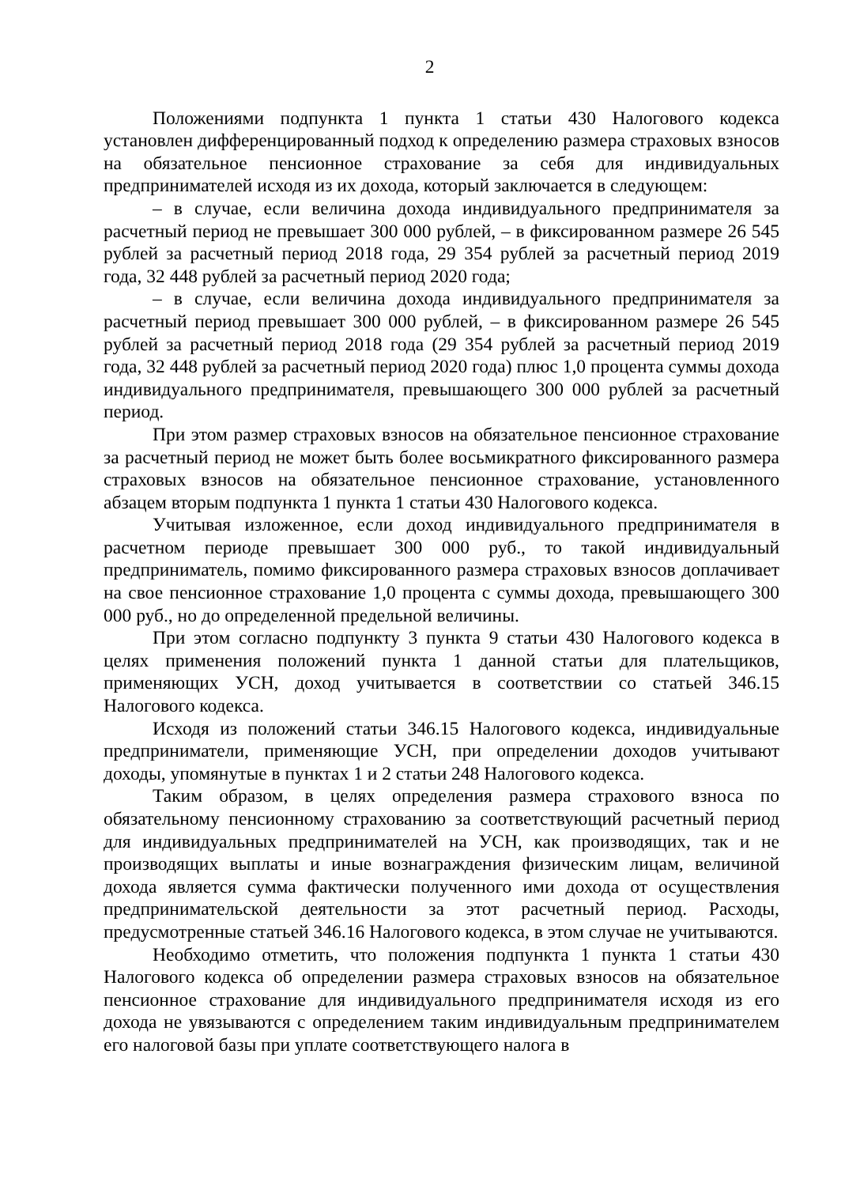2
Положениями подпункта 1 пункта 1 статьи 430 Налогового кодекса установлен дифференцированный подход к определению размера страховых взносов на обязательное пенсионное страхование за себя для индивидуальных предпринимателей исходя из их дохода, который заключается в следующем:
– в случае, если величина дохода индивидуального предпринимателя за расчетный период не превышает 300 000 рублей, – в фиксированном размере 26 545 рублей за расчетный период 2018 года, 29 354 рублей за расчетный период 2019 года, 32 448 рублей за расчетный период 2020 года;
– в случае, если величина дохода индивидуального предпринимателя за расчетный период превышает 300 000 рублей, – в фиксированном размере 26 545 рублей за расчетный период 2018 года (29 354 рублей за расчетный период 2019 года, 32 448 рублей за расчетный период 2020 года) плюс 1,0 процента суммы дохода индивидуального предпринимателя, превышающего 300 000 рублей за расчетный период.
При этом размер страховых взносов на обязательное пенсионное страхование за расчетный период не может быть более восьмикратного фиксированного размера страховых взносов на обязательное пенсионное страхование, установленного абзацем вторым подпункта 1 пункта 1 статьи 430 Налогового кодекса.
Учитывая изложенное, если доход индивидуального предпринимателя в расчетном периоде превышает 300 000 руб., то такой индивидуальный предприниматель, помимо фиксированного размера страховых взносов доплачивает на свое пенсионное страхование 1,0 процента с суммы дохода, превышающего 300 000 руб., но до определенной предельной величины.
При этом согласно подпункту 3 пункта 9 статьи 430 Налогового кодекса в целях применения положений пункта 1 данной статьи для плательщиков, применяющих УСН, доход учитывается в соответствии со статьей 346.15 Налогового кодекса.
Исходя из положений статьи 346.15 Налогового кодекса, индивидуальные предприниматели, применяющие УСН, при определении доходов учитывают доходы, упомянутые в пунктах 1 и 2 статьи 248 Налогового кодекса.
Таким образом, в целях определения размера страхового взноса по обязательному пенсионному страхованию за соответствующий расчетный период для индивидуальных предпринимателей на УСН, как производящих, так и не производящих выплаты и иные вознаграждения физическим лицам, величиной дохода является сумма фактически полученного ими дохода от осуществления предпринимательской деятельности за этот расчетный период. Расходы, предусмотренные статьей 346.16 Налогового кодекса, в этом случае не учитываются.
Необходимо отметить, что положения подпункта 1 пункта 1 статьи 430 Налогового кодекса об определении размера страховых взносов на обязательное пенсионное страхование для индивидуального предпринимателя исходя из его дохода не увязываются с определением таким индивидуальным предпринимателем его налоговой базы при уплате соответствующего налога в